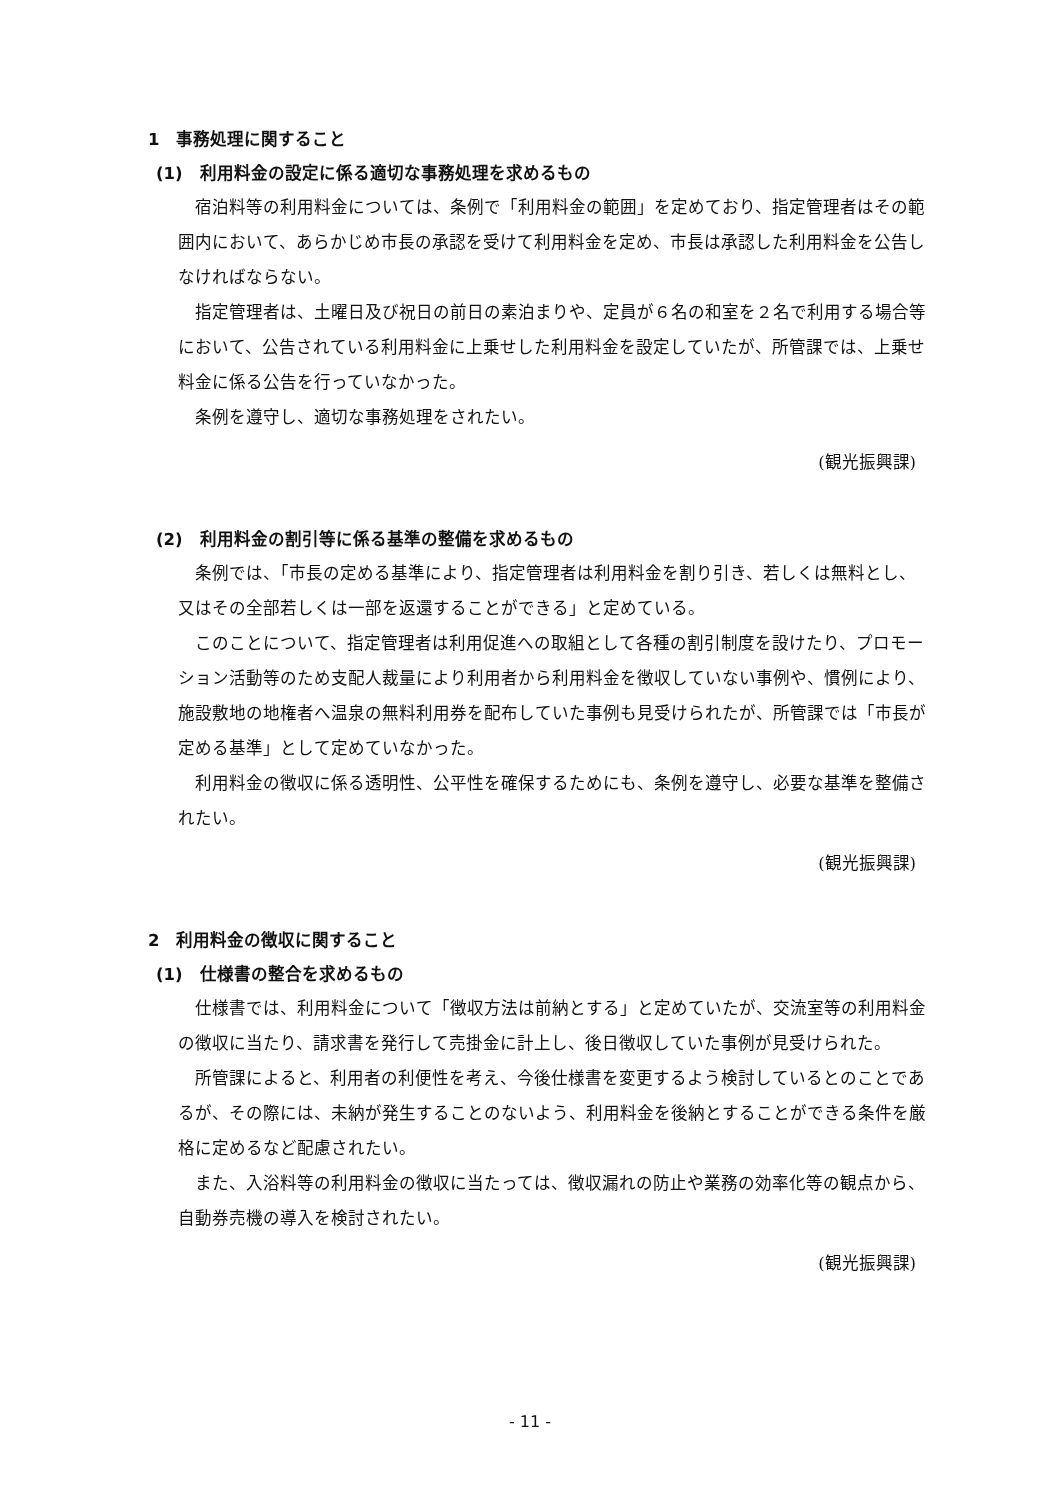1　事務処理に関すること
(1)　利用料金の設定に係る適切な事務処理を求めるもの
宿泊料等の利用料金については、条例で「利用料金の範囲」を定めており、指定管理者はその範囲内において、あらかじめ市長の承認を受けて利用料金を定め、市長は承認した利用料金を公告しなければならない。
指定管理者は、土曜日及び祝日の前日の素泊まりや、定員が６名の和室を２名で利用する場合等において、公告されている利用料金に上乗せした利用料金を設定していたが、所管課では、上乗せ料金に係る公告を行っていなかった。
条例を遵守し、適切な事務処理をされたい。
(観光振興課)
(2)　利用料金の割引等に係る基準の整備を求めるもの
条例では、「市長の定める基準により、指定管理者は利用料金を割り引き、若しくは無料とし、又はその全部若しくは一部を返還することができる」と定めている。
このことについて、指定管理者は利用促進への取組として各種の割引制度を設けたり、プロモーション活動等のため支配人裁量により利用者から利用料金を徴収していない事例や、慣例により、施設敷地の地権者へ温泉の無料利用券を配布していた事例も見受けられたが、所管課では「市長が定める基準」として定めていなかった。
利用料金の徴収に係る透明性、公平性を確保するためにも、条例を遵守し、必要な基準を整備されたい。
(観光振興課)
2　利用料金の徴収に関すること
(1)　仕様書の整合を求めるもの
仕様書では、利用料金について「徴収方法は前納とする」と定めていたが、交流室等の利用料金の徴収に当たり、請求書を発行して売掛金に計上し、後日徴収していた事例が見受けられた。
所管課によると、利用者の利便性を考え、今後仕様書を変更するよう検討しているとのことであるが、その際には、未納が発生することのないよう、利用料金を後納とすることができる条件を厳格に定めるなど配慮されたい。
また、入浴料等の利用料金の徴収に当たっては、徴収漏れの防止や業務の効率化等の観点から、自動券売機の導入を検討されたい。
(観光振興課)
- 11 -